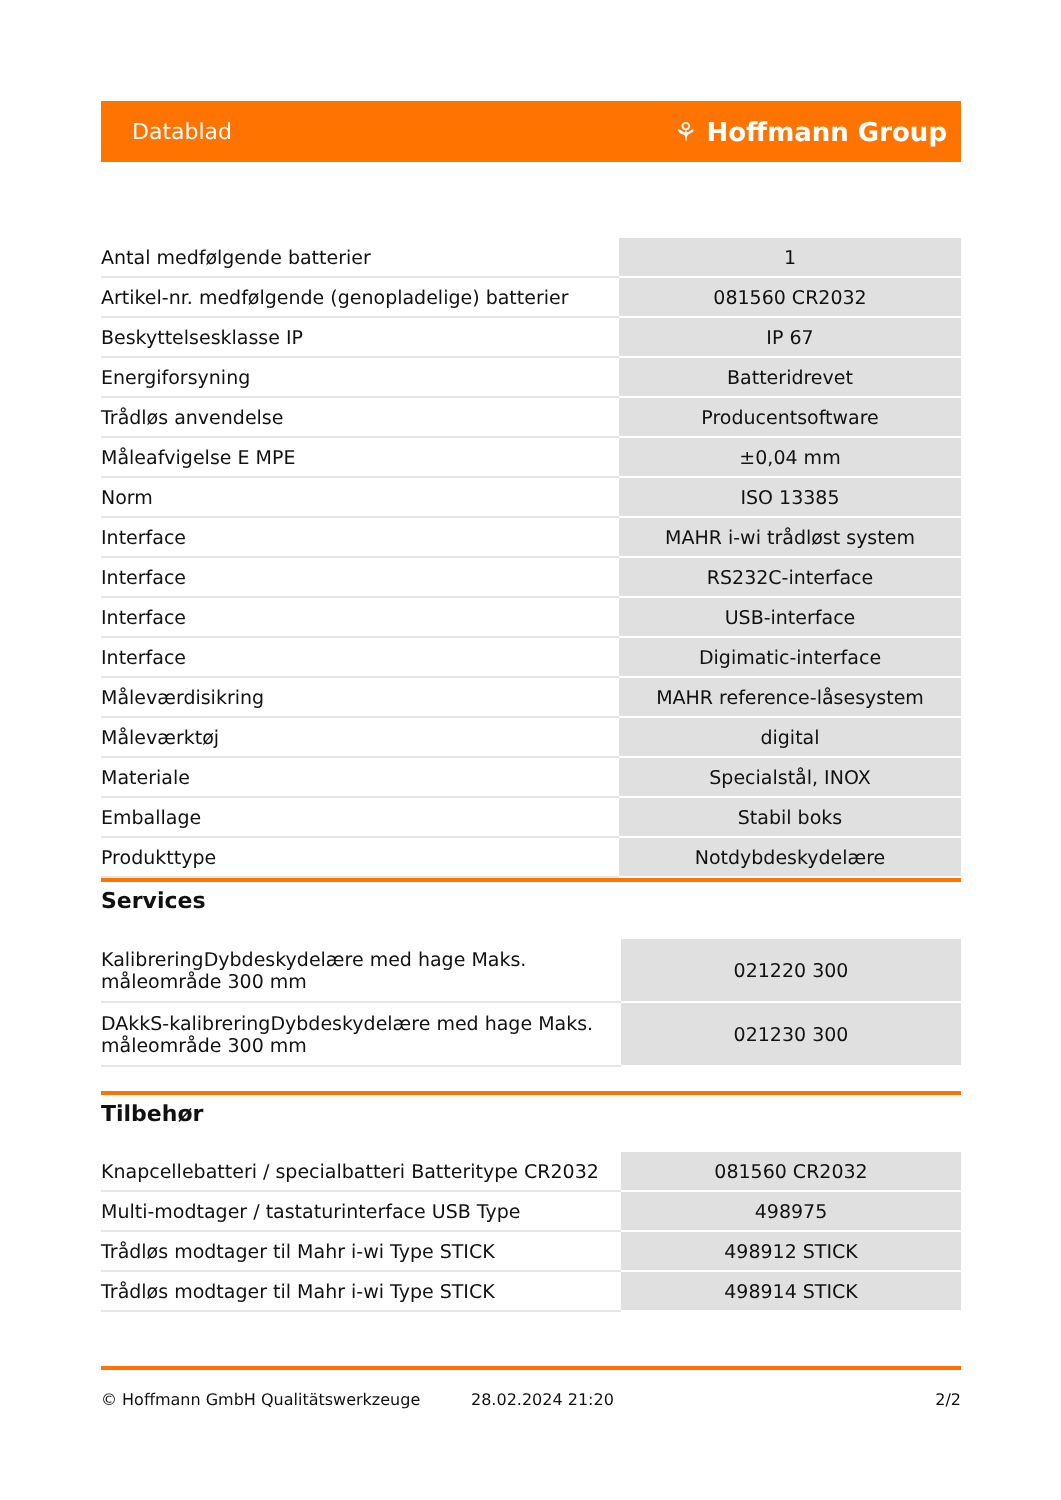Datablad ⚘ Hoffmann Group
| Antal medfølgende batterier | 1 |
| Artikel-nr. medfølgende (genopladelige) batterier | 081560 CR2032 |
| Beskyttelsesklasse IP | IP 67 |
| Energiforsyning | Batteridrevet |
| Trådløs anvendelse | Producentsoftware |
| Måleafvigelse E MPE | ±0,04 mm |
| Norm | ISO 13385 |
| Interface | MAHR i-wi trådløst system |
| Interface | RS232C-interface |
| Interface | USB-interface |
| Interface | Digimatic-interface |
| Måleværdisikring | MAHR reference-låsesystem |
| Måleværktøj | digital |
| Materiale | Specialstål, INOX |
| Emballage | Stabil boks |
| Produkttype | Notdybdeskydelære |
Services
| KalibreringDybdeskydelære med hage Maks. måleområde 300 mm | 021220 300 |
| DAkkS-kalibreringDybdeskydelære med hage Maks. måleområde 300 mm | 021230 300 |
Tilbehør
| Knapcellebatteri / specialbatteri Batteritype CR2032 | 081560 CR2032 |
| Multi-modtager / tastaturinterface USB Type | 498975 |
| Trådløs modtager til Mahr i-wi Type STICK | 498912 STICK |
| Trådløs modtager til Mahr i-wi Type STICK | 498914 STICK |
© Hoffmann GmbH Qualitätswerkzeuge 28.02.2024 21:20 2/2